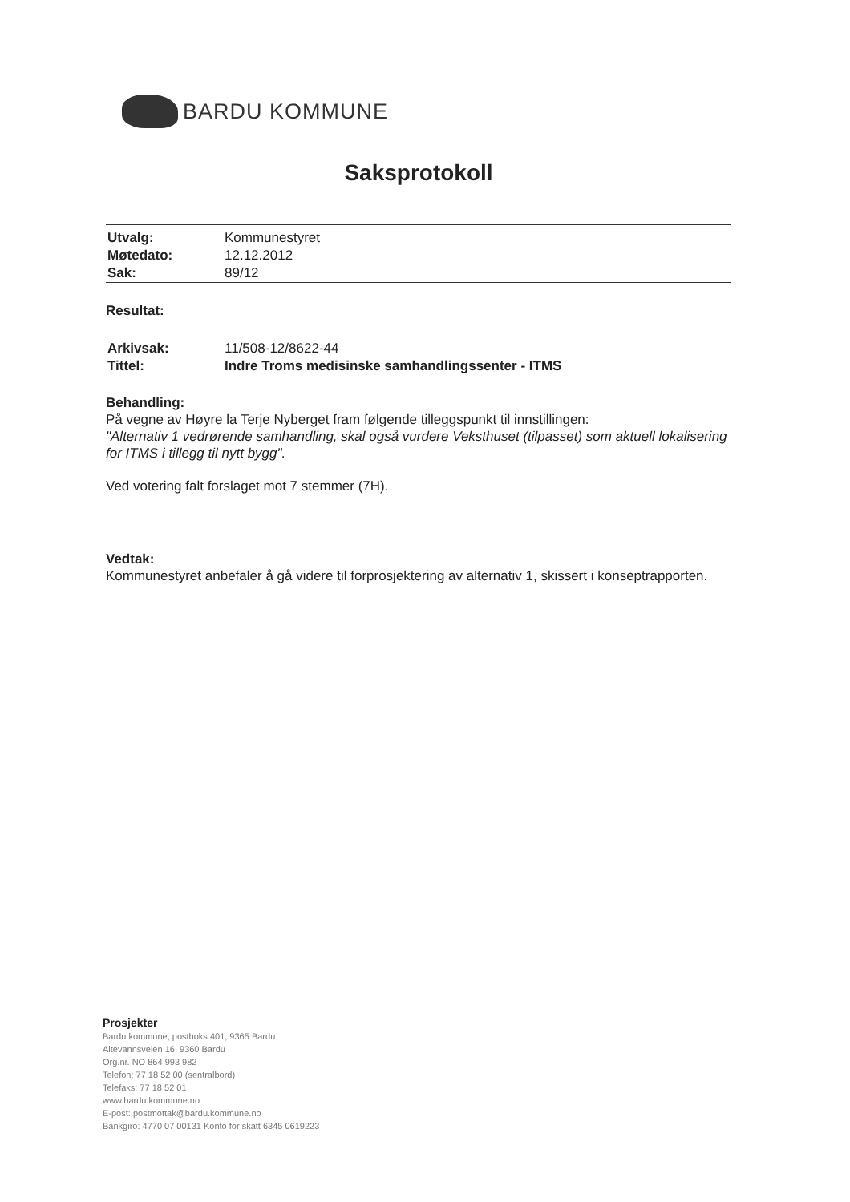BARDU KOMMUNE
Saksprotokoll
| Utvalg: | Kommunestyret |
| Møtedato: | 12.12.2012 |
| Sak: | 89/12 |
Resultat:
| Arkivsak: | 11/508-12/8622-44 |
| Tittel: | Indre Troms medisinske samhandlingssenter - ITMS |
Behandling:
På vegne av Høyre la Terje Nyberget fram følgende tilleggspunkt til innstillingen:
"Alternativ 1 vedrørende samhandling, skal også vurdere Veksthuset (tilpasset) som aktuell lokalisering for ITMS i tillegg til nytt bygg".
Ved votering falt forslaget mot 7 stemmer (7H).
Vedtak:
Kommunestyret anbefaler å gå videre til forprosjektering av alternativ 1, skissert i konseptrapporten.
Prosjekter
Bardu kommune, postboks 401, 9365 Bardu
Altevannsveien 16, 9360 Bardu
Org.nr. NO 864 993 982
Telefon: 77 18 52 00 (sentralbord)
Telefaks: 77 18 52 01
www.bardu.kommune.no
E-post: postmottak@bardu.kommune.no
Bankgiro: 4770 07 00131 Konto for skatt 6345 0619223